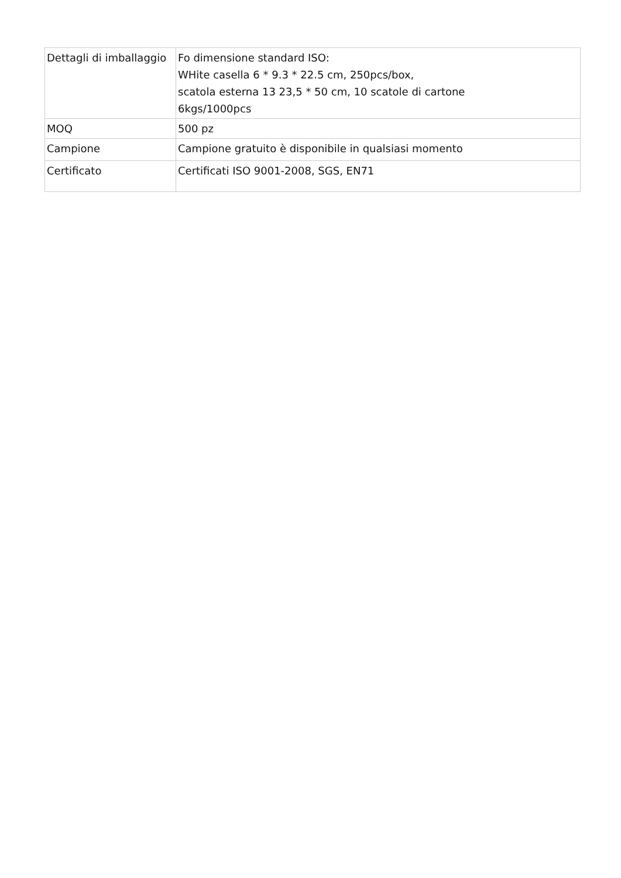| Dettagli di imballaggio | Fo dimensione standard ISO: WHite casella 6 * 9.3 * 22.5 cm, 250pcs/box, scatola esterna 13 23,5 * 50 cm, 10 scatole di cartone 6kgs/1000pcs |
| MOQ | 500 pz |
| Campione | Campione gratuito è disponibile in qualsiasi momento |
| Certificato | Certificati ISO 9001-2008, SGS, EN71 |